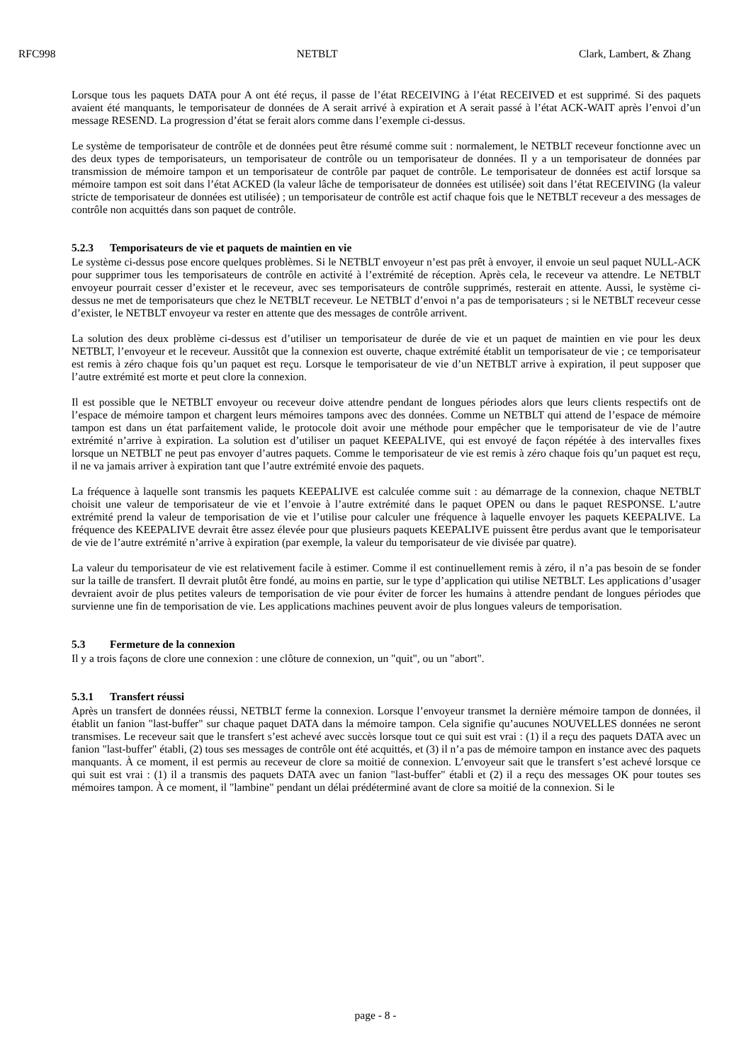RFC998 NETBLT Clark, Lambert, & Zhang
Lorsque tous les paquets DATA pour A ont été reçus, il passe de l’état RECEIVING à l’état RECEIVED et est supprimé. Si des paquets avaient été manquants, le temporisateur de données de A serait arrivé à expiration et A serait passé à l’état ACK-WAIT après l’envoi d’un message RESEND. La progression d’état se ferait alors comme dans l’exemple ci-dessus.
Le système de temporisateur de contrôle et de données peut être résumé comme suit : normalement, le NETBLT receveur fonctionne avec un des deux types de temporisateurs, un temporisateur de contrôle ou un temporisateur de données. Il y a un temporisateur de données par transmission de mémoire tampon et un temporisateur de contrôle par paquet de contrôle. Le temporisateur de données est actif lorsque sa mémoire tampon est soit dans l’état ACKED (la valeur lâche de temporisateur de données est utilisée) soit dans l’état RECEIVING (la valeur stricte de temporisateur de données est utilisée) ; un temporisateur de contrôle est actif chaque fois que le NETBLT receveur a des messages de contrôle non acquittés dans son paquet de contrôle.
5.2.3 Temporisateurs de vie et paquets de maintien en vie
Le système ci-dessus pose encore quelques problèmes. Si le NETBLT envoyeur n’est pas prêt à envoyer, il envoie un seul paquet NULL-ACK pour supprimer tous les temporisateurs de contrôle en activité à l’extrémité de réception. Après cela, le receveur va attendre. Le NETBLT envoyeur pourrait cesser d’exister et le receveur, avec ses temporisateurs de contrôle supprimés, resterait en attente. Aussi, le système ci-dessus ne met de temporisateurs que chez le NETBLT receveur. Le NETBLT d’envoi n’a pas de temporisateurs ; si le NETBLT receveur cesse d’exister, le NETBLT envoyeur va rester en attente que des messages de contrôle arrivent.
La solution des deux problème ci-dessus est d’utiliser un temporisateur de durée de vie et un paquet de maintien en vie pour les deux NETBLT, l’envoyeur et le receveur. Aussitôt que la connexion est ouverte, chaque extrémité établit un temporisateur de vie ; ce temporisateur est remis à zéro chaque fois qu’un paquet est reçu. Lorsque le temporisateur de vie d’un NETBLT arrive à expiration, il peut supposer que l’autre extrémité est morte et peut clore la connexion.
Il est possible que le NETBLT envoyeur ou receveur doive attendre pendant de longues périodes alors que leurs clients respectifs ont de l’espace de mémoire tampon et chargent leurs mémoires tampons avec des données. Comme un NETBLT qui attend de l’espace de mémoire tampon est dans un état parfaitement valide, le protocole doit avoir une méthode pour empêcher que le temporisateur de vie de l’autre extrémité n’arrive à expiration. La solution est d’utiliser un paquet KEEPALIVE, qui est envoyé de façon répétée à des intervalles fixes lorsque un NETBLT ne peut pas envoyer d’autres paquets. Comme le temporisateur de vie est remis à zéro chaque fois qu’un paquet est reçu, il ne va jamais arriver à expiration tant que l’autre extrémité envoie des paquets.
La fréquence à laquelle sont transmis les paquets KEEPALIVE est calculée comme suit : au démarrage de la connexion, chaque NETBLT choisit une valeur de temporisateur de vie et l’envoie à l’autre extrémité dans le paquet OPEN ou dans le paquet RESPONSE. L’autre extrémité prend la valeur de temporisation de vie et l’utilise pour calculer une fréquence à laquelle envoyer les paquets KEEPALIVE. La fréquence des KEEPALIVE devrait être assez élevée pour que plusieurs paquets KEEPALIVE puissent être perdus avant que le temporisateur de vie de l’autre extrémité n’arrive à expiration (par exemple, la valeur du temporisateur de vie divisée par quatre).
La valeur du temporisateur de vie est relativement facile à estimer. Comme il est continuellement remis à zéro, il n’a pas besoin de se fonder sur la taille de transfert. Il devrait plutôt être fondé, au moins en partie, sur le type d’application qui utilise NETBLT. Les applications d’usager devraient avoir de plus petites valeurs de temporisation de vie pour éviter de forcer les humains à attendre pendant de longues périodes que survienne une fin de temporisation de vie. Les applications machines peuvent avoir de plus longues valeurs de temporisation.
5.3 Fermeture de la connexion
Il y a trois façons de clore une connexion : une clôture de connexion, un "quit", ou un "abort".
5.3.1 Transfert réussi
Après un transfert de données réussi, NETBLT ferme la connexion. Lorsque l’envoyeur transmet la dernière mémoire tampon de données, il établit un fanion "last-buffer" sur chaque paquet DATA dans la mémoire tampon. Cela signifie qu’aucunes NOUVELLES données ne seront transmises. Le receveur sait que le transfert s’est achevé avec succès lorsque tout ce qui suit est vrai : (1) il a reçu des paquets DATA avec un fanion "last-buffer" établi, (2) tous ses messages de contrôle ont été acquittés, et (3) il n’a pas de mémoire tampon en instance avec des paquets manquants. À ce moment, il est permis au receveur de clore sa moitié de connexion. L’envoyeur sait que le transfert s’est achevé lorsque ce qui suit est vrai : (1) il a transmis des paquets DATA avec un fanion "last-buffer" établi et (2) il a reçu des messages OK pour toutes ses mémoires tampon. À ce moment, il "lambine" pendant un délai prédéterminé avant de clore sa moitié de la connexion. Si le
page - 8 -